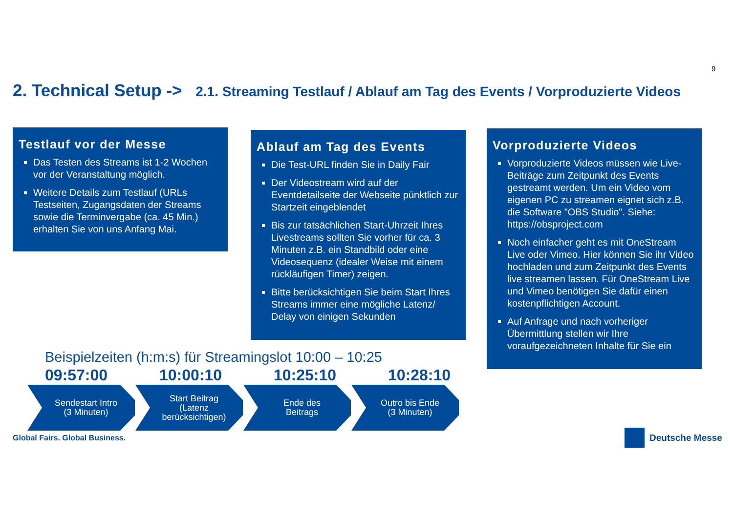9
2. Technical Setup -> 2.1. Streaming Testlauf / Ablauf am Tag des Events / Vorproduzierte Videos
Testlauf vor der Messe
Das Testen des Streams ist 1-2 Wochen vor der Veranstaltung möglich.
Weitere Details zum Testlauf (URLs Testseiten, Zugangsdaten der Streams sowie die Terminvergabe (ca. 45 Min.) erhalten Sie von uns Anfang Mai.
Ablauf am Tag des Events
Die Test-URL finden Sie in Daily Fair
Der Videostream wird auf der Eventdetailseite der Webseite pünktlich zur Startzeit eingeblendet
Bis zur tatsächlichen Start-Uhrzeit Ihres Livestreams sollten Sie vorher für ca. 3 Minuten z.B. ein Standbild oder eine Videosequenz (idealer Weise mit einem rückläufigen Timer) zeigen.
Bitte berücksichtigen Sie beim Start Ihres Streams immer eine mögliche Latenz/ Delay von einigen Sekunden
Vorproduzierte Videos
Vorproduzierte Videos müssen wie Live-Beiträge zum Zeitpunkt des Events gestreamt werden. Um ein Video vom eigenen PC zu streamen eignet sich z.B. die Software "OBS Studio". Siehe: https://obsproject.com
Noch einfacher geht es mit OneStream Live oder Vimeo. Hier können Sie ihr Video hochladen und zum Zeitpunkt des Events live streamen lassen. Für OneStream Live und Vimeo benötigen Sie dafür einen kostenpflichtigen Account.
Auf Anfrage und nach vorheriger Übermittlung stellen wir Ihre voraufgezeichneten Inhalte für Sie ein
Beispielzeiten (h:m:s) für Streamingslot 10:00 – 10:25
09:57:00 10:00:10 10:25:10 10:28:10
Sendestart Intro
(3 Minuten)
Start Beitrag
(Latenz
berücksichtigen)
Ende des
Beitrags
Outro bis Ende
(3 Minuten)
Global Fairs. Global Business. Deutsche Messe